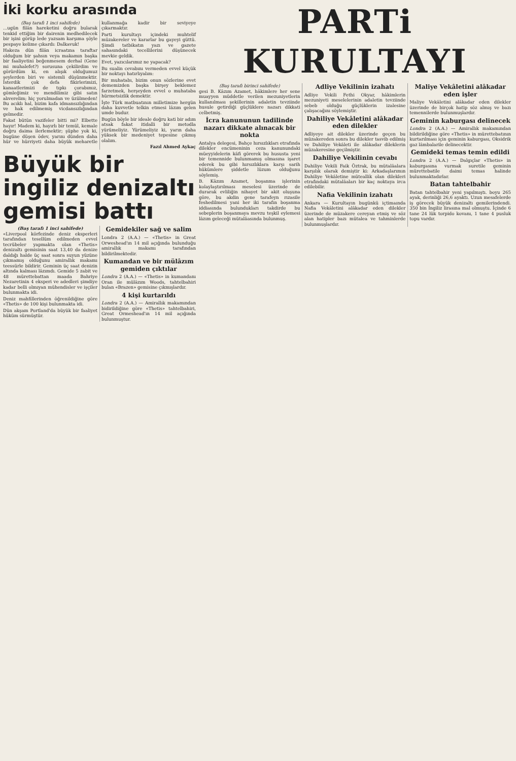İki korku arasında
(Baş tarafı 1 inci sahifede)
...ugün filân hareketini doğru bularak tenkid ettiğim bir dairenin medhedilecek bir işini görüp lede yazsam karşıma şöyle pespaye kelime çıkardı: Dalkavuk!
Hakeza dün filân icraatına taraftar olduğum bir şahsın veya makamın başka bir faaliyetini beğenmesem derhal (Gene mi muhalefet?) sorusuna çekilirdim ve görürdüm ki, en alışık olduğumuz şeylerden biri ve sistemli düşünmektir. İsterdik çok defa fikirlerimizi, kanaatlerimizi de tıpkı çorabımız, gömleğimiz ve mendilimiz gibi satın alıverelim; hiç yorulmadan ve üzülmeden! Bu acıklı hal, bizim kafa idmansızlığından ve hak edilmemiş vicdansızlığından gelmedir.
Fakat bütün vazifeler bitti mi? Elbette hayır! Madem ki, hayırlı bir temül, kemale doğru daima ilerlemektir; şüphe yok ki, bugüne düşen ödev, yarını dünden daha hür ve hürriyeti daha büyük meharetle kullanmağa kadir bir seviyeye çıkarmaktır.
Parti kurultayı içindeki muhtelif müzakereler ve kararlar bu gayeyi güttü. Şimdi tatbikatın yazı ve gazete sahasındaki tecellilerini düşünecek mevkie geldik.
Evet, yazıcılarımız ne yapacak?
Bu sualin cevabını vermeden evvel küçük bir noktayı hatırlıyalım:
Bir muhatabı, bizim onun sözlerine evet dememizden başka birşey beklemez farzetmek, herşeyden evvel o muhataba hürmetsizlik demektir.
İşte Türk matbuatının milletimize hergün daha kuvvetle telkin etmesi lâzım gelen umde budur.
Bugün böyle bir ideale doğru kati bir adım atsak fakat itidalli bir metodla yürümeliyiz. Yürümeliyiz ki, yarın daha yüksek bir medeniyet tepesine çıkmış olalım.
Fazıl Ahmed Aykaç
Büyük bir ingiliz denizaltı gemisi battı
(Baş tarafı 1 inci sahifede)
«Liverpool körfezinde deniz eksperleri tarafından tesellüm edilmeden evvel tecrübeler yapmakta olan «Thetis» denizaltı gemisinin saat 13,40 da denize daldığı halde üç saat sonra suyun yüzüne çıkmamış olduğunu amirallık makamı teessürle bildirir. Geminin üç saat denizin altında kalması lâzımdı. Gemide 5 zabit ve 48 mürettebattan maada Bahriye Nezaretinin 4 eksperi ve adedleri şimdiye kadar belli olmıyan mühendisler ve işçiler bulunmakta idi.
Deniz mahfillerinden öğrenildiğine göre «Thetis» de 100 kişi bulunmakta idi.
Dün akşam Portland'da büyük bir faaliyet hüküm sürmüştür.
Gemidekiler sağ ve salim
Londra 2 (A.A.) — «Thetis» in Great Orweshead'ın 14 mil açığında bulunduğu amirallık makamı tarafından bildirilmektedir.
Kumandan ve bir mülâzım gemiden çıktılar
Londra 2 (A.A.) — «Thetis» in kumandanı Oran ile mülâzım Woods, tahtelbahiri bulan «Brazen» gemisine çıkmışlardır.
4 kişi kurtarıldı
Londra 2 (A.A.) — Amirallık makamından bidirildiğine göre «Thetis» tahtelbahiri, Great Ormeshead'ın 14 mil açığında bulunmuştur.
PARTi KURULTAYI
(Baş tarafı birinci sahifede)
gesi B. Kâzım Azamet, hâkimlere her sene muayyen müddetle verilen mezuniyetlerin kullanılması şekillerinin adaletin tevziinde husule getirdiği güçlüklere nazarı dikkati celbetmiş.
İcra kanununun tadilinde nazarı dikkate alınacak bir nokta
Antalya delegesi, Bahçe hırsızlıkları etrafında dilekler encümeninin ceza kanunundaki müeyyidelerin kâfi görerek bu hususta yeni bir temennide bulunmamış olmasına işaret ederek bu gibi hırsızlıklara karşı sarih hükümlere şiddetle lüzum olduğunu söylemiş.
B. Kâzım Azamet, boşanma işlerinin kolaylaştırılması meselesi üzerinde de durarak evliliğin nihayet bir akit oluşuna göre, bu akdin gene tarafeyn rızasile feshedilmesi yani her iki tarafın boşanma iddiasında bulundukları takdirde bu sebeplerin boşanmaya mevzu teşkil eylemesi lâzım geleceği mütalâasında bulunmuş.
Adliye Vekilinin izahatı
Adliye Vekili Fethi Okyar, hâkimlerin mezuniyeti meselelerinin adaletin tevziinde sebeb olduğu güçlüklerin izalesine çalışacağını söylemiştir.
Dahiliye Vekâletini alâkadar eden dilekler
Adliyeye ait dilekler üzerinde geçen bu müzakereden sonra bu dilekler tasvib edilmiş ve Dahiliye Vekâleti ile alâkadar dileklerin müzakeresine geçilmiştir.
Dahiliye Vekilinin cevabı
Dahiliye Vekili Faik Öztrak, bu mütalâalara karşılık olarak demiştir ki: Arkadaşlarımın Dahiliye Vekâletine müteallik olan dilekleri etrafındaki mütalâaları bir kaç noktaya irca edilebilir.
Nafia Vekilinin izahatı
Ankara — Kurultayın bugünkü içtimaında Nafia Vekâletini alâkadar eden dilekler üzerinde de müzakere cereyan etmiş ve söz alan hatipler bazı mütalea ve tahminlerde bulunmuşlardır.
Maliye Vekâletini alâkadar eden işler
Maliye Vekâletini alâkadar eden dilekler üzerinde de birçok hatip söz almış ve bazı temennilerde bulunmuşlardır.
Geminin kaburgası delinecek
Londra 2 (A.A.) — Amirallık makamından bildirildiğine göre «Thetis» in mürettebatının kurtarılması için geminin kaburgası, Oksidrik gaz lâmbalarile delinecektir.
Gemideki temas temin edildi
Londra 2 (A.A.) — Dalgıçlar «Thetis» in kaburgasına vurmak suretile geminin mürettebatile daimi temas halinde bulunmaktadırlar.
Batan tahtelbahir
Batan tahtelbahir yeni yapılmıştı. boyu 265 ayak, derinliği 26,6 ayaktı. Uzun mesafelerde iş görecek büyük denizaltı gemilerindendi. 350 bin İngiliz lirasına mal olmuştu. İçinde 6 tane 24 lük torpido kovanı, 1 tane 4 pusluk topu vardır.